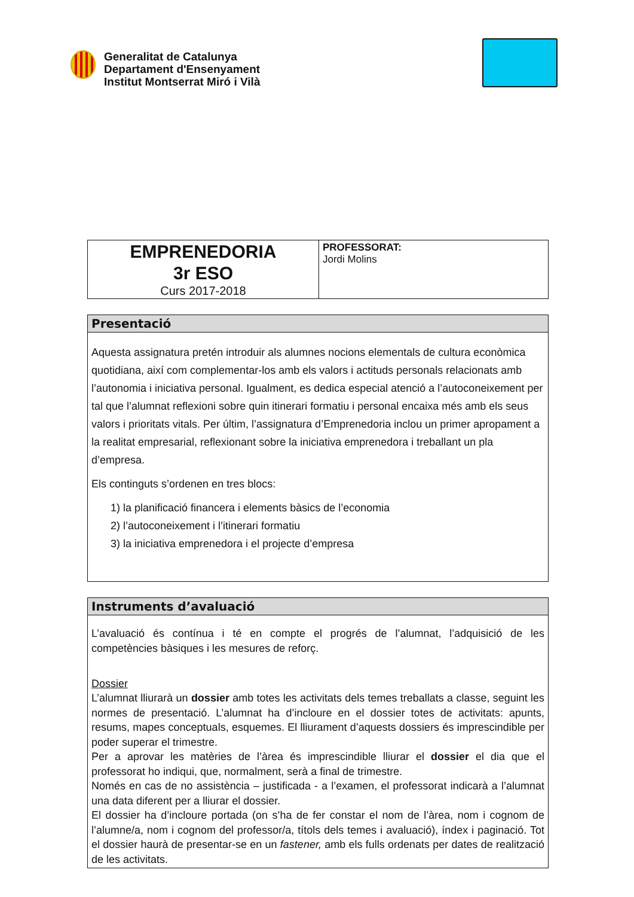Generalitat de Catalunya
Departament d'Ensenyament
Institut Montserrat Miró i Vilà
| EMPRENEDORIA 3r ESO Curs 2017-2018 | PROFESSORAT: Jordi Molins |
| Presentació |
| Aquesta assignatura pretén introduir als alumnes nocions elementals de cultura econòmica quotidiana, així com complementar-los amb els valors i actituds personals relacionats amb l’autonomia i iniciativa personal. Igualment, es dedica especial atenció a l’autoconeixement per tal que l’alumnat reflexioni sobre quin itinerari formatiu i personal encaixa més amb els seus valors i prioritats vitals. Per últim, l’assignatura d’Emprenedoria inclou un primer apropament a la realitat empresarial, reflexionant sobre la iniciativa emprenedora i treballant un pla d’empresa. Els continguts s’ordenen en tres blocs: 1) la planificació financera i elements bàsics de l’economia 2) l’autoconeixement i l’itinerari formatiu 3) la iniciativa emprenedora i el projecte d’empresa |
| Instruments d’avaluació |
| L’avaluació és contínua i té en compte el progrés de l’alumnat, l’adquisició de les competències bàsiques i les mesures de reforç. Dossier L’alumnat lliurarà un dossier amb totes les activitats dels temes treballats a classe, seguint les normes de presentació. L’alumnat ha d’incloure en el dossier totes de activitats: apunts, resums, mapes conceptuals, esquemes. El lliurament d’aquests dossiers és imprescindible per poder superar el trimestre. Per a aprovar les matèries de l’àrea és imprescindible lliurar el dossier el dia que el professorat ho indiqui, que, normalment, serà a final de trimestre. Només en cas de no assistència – justificada - a l’examen, el professorat indicarà a l’alumnat una data diferent per a lliurar el dossier. El dossier ha d’incloure portada (on s’ha de fer constar el nom de l’àrea, nom i cognom de l’alumne/a, nom i cognom del professor/a, títols dels temes i avaluació), índex i paginació. Tot el dossier haurà de presentar-se en un fastener, amb els fulls ordenats per dates de realització de les activitats. |